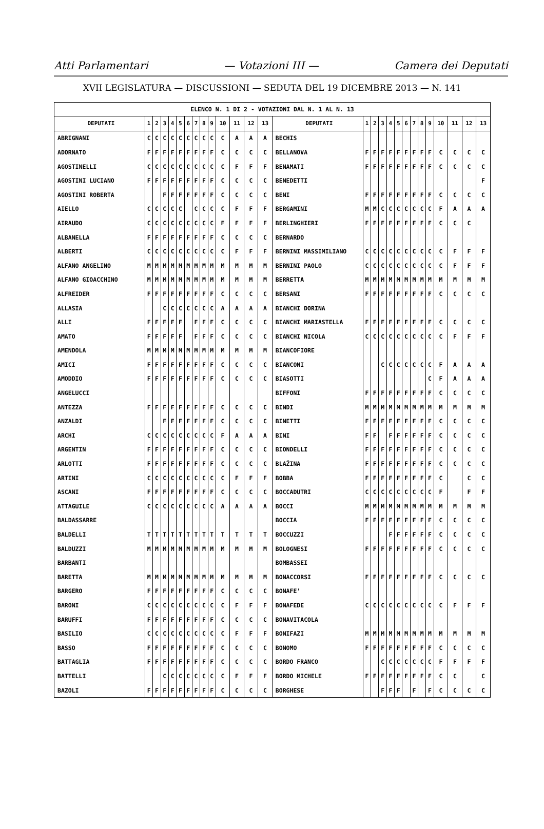Atti Parlamentari — Votazioni III — Camera dei Deputati
XVII LEGISLATURA — DISCUSSIONI — SEDUTA DEL 19 DICEMBRE 2013 — N. 141
| ELENCO N. 1 DI 2 - VOTAZIONI DAL N. 1 AL N. 13 | | | | | | | | | | | | | | | | | | | | | | | | | | | |
| DEPUTATI | 1 | 2 | 3 | 4 | 5 | 6 | 7 | 8 | 9 | 10 | 11 | 12 | 13 | DEPUTATI | 1 | 2 | 3 | 4 | 5 | 6 | 7 | 8 | 9 | 10 | 11 | 12 | 13 |
| ABRIGNANI | C | C | C | C | C | C | C | C | C | C | A | A | A | BECHIS | | | | | | | | | | | | | |
| ADORNATO | F | F | F | F | F | F | F | F | F | C | C | C | C | BELLANOVA | F | F | F | F | F | F | F | F | F | C | C | C | C |
| AGOSTINELLI | C | C | C | C | C | C | C | C | C | C | F | F | F | BENAMATI | F | F | F | F | F | F | F | F | F | C | C | C | C |
| AGOSTINI LUCIANO | F | F | F | F | F | F | F | F | F | C | C | C | C | BENEDETTI | | | | | | | | | | | | | F |
| AGOSTINI ROBERTA | | | F | F | F | F | F | F | F | C | C | C | C | BENI | F | F | F | F | F | F | F | F | F | C | C | C | C |
| AIELLO | C | C | C | C | C | | C | C | C | C | F | F | F | BERGAMINI | M | M | C | C | C | C | C | C | C | F | A | A | A |
| AIRAUDO | C | C | C | C | C | C | C | C | C | F | F | F | F | BERLINGHIERI | F | F | F | F | F | F | F | F | F | C | C | C | |
| ALBANELLA | F | F | F | F | F | F | F | F | F | C | C | C | C | BERNARDO | | | | | | | | | | | | | |
| ALBERTI | C | C | C | C | C | C | C | C | C | C | F | F | F | BERNINI MASSIMILIANO | C | C | C | C | C | C | C | C | C | C | F | F | F |
| ALFANO ANGELINO | M | M | M | M | M | M | M | M | M | M | M | M | M | BERNINI PAOLO | C | C | C | C | C | C | C | C | C | C | F | F | F |
| ALFANO GIOACCHINO | M | M | M | M | M | M | M | M | M | M | M | M | M | BERRETTA | M | M | M | M | M | M | M | M | M | M | M | M | M |
| ALFREIDER | F | F | F | F | F | F | F | F | F | C | C | C | C | BERSANI | F | F | F | F | F | F | F | F | F | C | C | C | C |
| ALLASIA | | | C | C | C | C | C | C | C | A | A | A | A | BIANCHI DORINA | | | | | | | | | | | | | |
| ALLI | F | F | F | F | F | | F | F | F | C | C | C | C | BIANCHI MARIASTELLA | F | F | F | F | F | F | F | F | F | C | C | C | C |
| AMATO | F | F | F | F | F | | F | F | F | C | C | C | C | BIANCHI NICOLA | C | C | C | C | C | C | C | C | C | C | F | F | F |
| AMENDOLA | M | M | M | M | M | M | M | M | M | M | M | M | M | BIANCOFIORE | | | | | | | | | | | | | |
| AMICI | F | F | F | F | F | F | F | F | F | C | C | C | C | BIANCONI | | | C | C | C | C | C | C | C | F | A | A | A |
| AMODDIO | F | F | F | F | F | F | F | F | F | C | C | C | C | BIASOTTI | | | | | | | | | C | F | A | A | A |
| ANGELUCCI | | | | | | | | | | | | | | BIFFONI | F | F | F | F | F | F | F | F | F | C | C | C | C |
| ANTEZZA | F | F | F | F | F | F | F | F | F | C | C | C | C | BINDI | M | M | M | M | M | M | M | M | M | M | M | M | M |
| ANZALDI | | | F | F | F | F | F | F | F | C | C | C | C | BINETTI | F | F | F | F | F | F | F | F | F | C | C | C | C |
| ARCHI | C | C | C | C | C | C | C | C | C | F | A | A | A | BINI | F | F | | F | F | F | F | F | F | C | C | C | C |
| ARGENTIN | F | F | F | F | F | F | F | F | F | C | C | C | C | BIONDELLI | F | F | F | F | F | F | F | F | F | C | C | C | C |
| ARLOTTI | F | F | F | F | F | F | F | F | F | C | C | C | C | BLAŽINA | F | F | F | F | F | F | F | F | F | C | C | C | C |
| ARTINI | C | C | C | C | C | C | C | C | C | C | F | F | F | BOBBA | F | F | F | F | F | F | F | F | F | C | | C | C |
| ASCANI | F | F | F | F | F | F | F | F | F | C | C | C | C | BOCCADUTRI | C | C | C | C | C | C | C | C | C | F | | F | F |
| ATTAGUILE | C | C | C | C | C | C | C | C | C | A | A | A | A | BOCCI | M | M | M | M | M | M | M | M | M | M | M | M | M |
| BALDASSARRE | | | | | | | | | | | | | | BOCCIA | F | F | F | F | F | F | F | F | F | C | C | C | C |
| BALDELLI | T | T | T | T | T | T | T | T | T | T | T | T | T | BOCCUZZI | | | | F | F | F | F | F | F | C | C | C | C |
| BALDUZZI | M | M | M | M | M | M | M | M | M | M | M | M | M | BOLOGNESI | F | F | F | F | F | F | F | F | F | C | C | C | C |
| BARBANTI | | | | | | | | | | | | | | BOMBASSEI | | | | | | | | | | | | | |
| BARETTA | M | M | M | M | M | M | M | M | M | M | M | M | M | BONACCORSI | F | F | F | F | F | F | F | F | F | C | C | C | C |
| BARGERO | F | F | F | F | F | F | F | F | F | C | C | C | C | BONAFE’ | | | | | | | | | | | | | |
| BARONI | C | C | C | C | C | C | C | C | C | C | F | F | F | BONAFEDE | C | C | C | C | C | C | C | C | C | C | F | F | F |
| BARUFFI | F | F | F | F | F | F | F | F | F | C | C | C | C | BONAVITACOLA | | | | | | | | | | | | | |
| BASILIO | C | C | C | C | C | C | C | C | C | C | F | F | F | BONIFAZI | M | M | M | M | M | M | M | M | M | M | M | M | M |
| BASSO | F | F | F | F | F | F | F | F | F | C | C | C | C | BONOMO | F | F | F | F | F | F | F | F | F | C | C | C | C |
| BATTAGLIA | F | F | F | F | F | F | F | F | F | C | C | C | C | BORDO FRANCO | | | C | C | C | C | C | C | C | F | F | F | F |
| BATTELLI | | | C | C | C | C | C | C | C | C | F | F | F | BORDO MICHELE | F | F | F | F | F | F | F | F | F | C | C | | C |
| BAZOLI | F | F | F | F | F | F | F | F | F | C | C | C | C | BORGHESE | | | F | F | F | | F | | F | C | C | C | C |